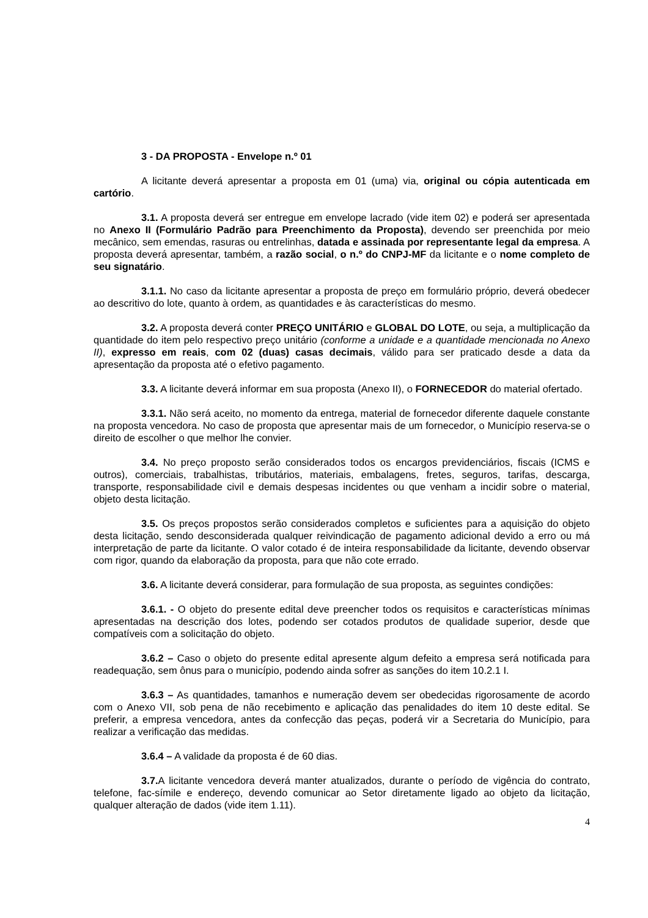3 - DA PROPOSTA - Envelope n.º 01
A licitante deverá apresentar a proposta em 01 (uma) via, original ou cópia autenticada em cartório.
3.1. A proposta deverá ser entregue em envelope lacrado (vide item 02) e poderá ser apresentada no Anexo II (Formulário Padrão para Preenchimento da Proposta), devendo ser preenchida por meio mecânico, sem emendas, rasuras ou entrelinhas, datada e assinada por representante legal da empresa. A proposta deverá apresentar, também, a razão social, o n.º do CNPJ-MF da licitante e o nome completo de seu signatário.
3.1.1. No caso da licitante apresentar a proposta de preço em formulário próprio, deverá obedecer ao descritivo do lote, quanto à ordem, as quantidades e às características do mesmo.
3.2. A proposta deverá conter PREÇO UNITÁRIO e GLOBAL DO LOTE, ou seja, a multiplicação da quantidade do item pelo respectivo preço unitário (conforme a unidade e a quantidade mencionada no Anexo II), expresso em reais, com 02 (duas) casas decimais, válido para ser praticado desde a data da apresentação da proposta até o efetivo pagamento.
3.3. A licitante deverá informar em sua proposta (Anexo II), o FORNECEDOR do material ofertado.
3.3.1. Não será aceito, no momento da entrega, material de fornecedor diferente daquele constante na proposta vencedora. No caso de proposta que apresentar mais de um fornecedor, o Município reserva-se o direito de escolher o que melhor lhe convier.
3.4. No preço proposto serão considerados todos os encargos previdenciários, fiscais (ICMS e outros), comerciais, trabalhistas, tributários, materiais, embalagens, fretes, seguros, tarifas, descarga, transporte, responsabilidade civil e demais despesas incidentes ou que venham a incidir sobre o material, objeto desta licitação.
3.5. Os preços propostos serão considerados completos e suficientes para a aquisição do objeto desta licitação, sendo desconsiderada qualquer reivindicação de pagamento adicional devido a erro ou má interpretação de parte da licitante. O valor cotado é de inteira responsabilidade da licitante, devendo observar com rigor, quando da elaboração da proposta, para que não cote errado.
3.6. A licitante deverá considerar, para formulação de sua proposta, as seguintes condições:
3.6.1. - O objeto do presente edital deve preencher todos os requisitos e características mínimas apresentadas na descrição dos lotes, podendo ser cotados produtos de qualidade superior, desde que compatíveis com a solicitação do objeto.
3.6.2 – Caso o objeto do presente edital apresente algum defeito a empresa será notificada para readequação, sem ônus para o município, podendo ainda sofrer as sanções do item 10.2.1 I.
3.6.3 – As quantidades, tamanhos e numeração devem ser obedecidas rigorosamente de acordo com o Anexo VII, sob pena de não recebimento e aplicação das penalidades do item 10 deste edital. Se preferir, a empresa vencedora, antes da confecção das peças, poderá vir a Secretaria do Município, para realizar a verificação das medidas.
3.6.4 – A validade da proposta é de 60 dias.
3.7. A licitante vencedora deverá manter atualizados, durante o período de vigência do contrato, telefone, fac-símile e endereço, devendo comunicar ao Setor diretamente ligado ao objeto da licitação, qualquer alteração de dados (vide item 1.11).
4